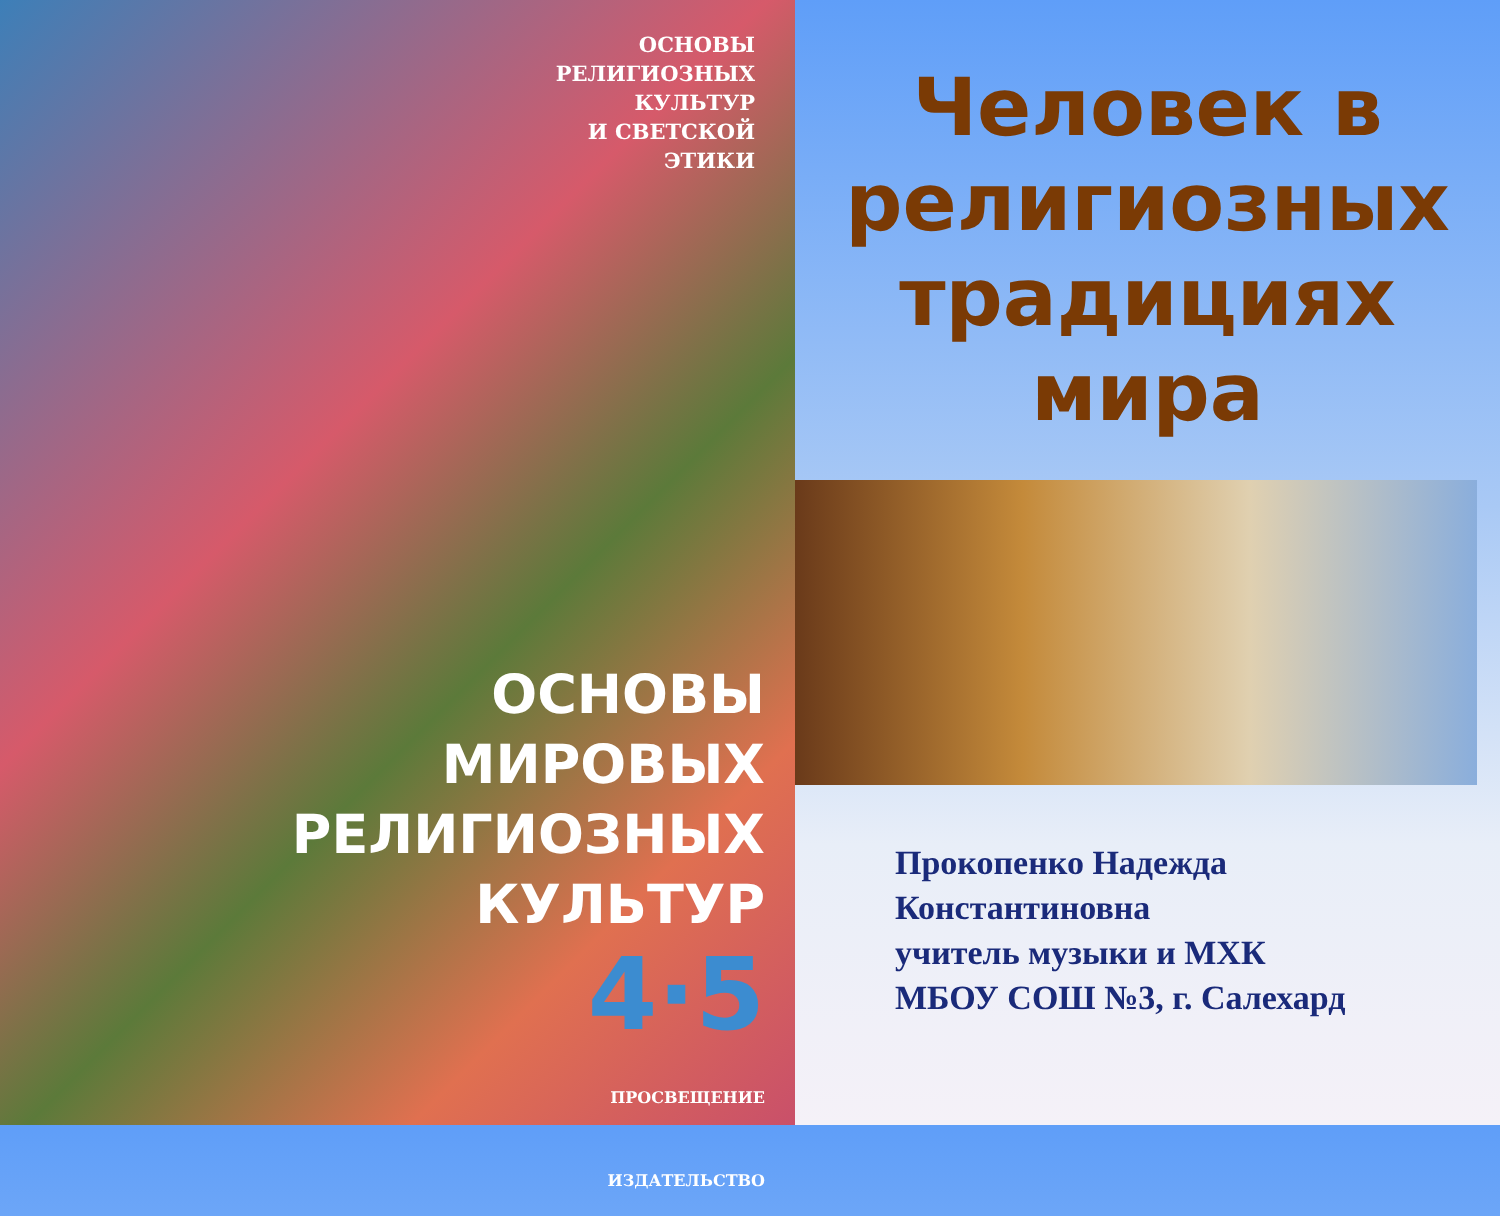ОСНОВЫ
РЕЛИГИОЗНЫХ
КУЛЬТУР
И СВЕТСКОЙ
ЭТИКИ
ОСНОВЫ
МИРОВЫХ
РЕЛИГИОЗНЫХ
КУЛЬТУР
4·5
ПРОСВЕЩЕНИЕ
ИЗДАТЕЛЬСТВО
Человек в религиозных традициях мира
Прокопенко Надежда
Константиновна
учитель музыки и МХК
МБОУ СОШ №3, г. Салехард